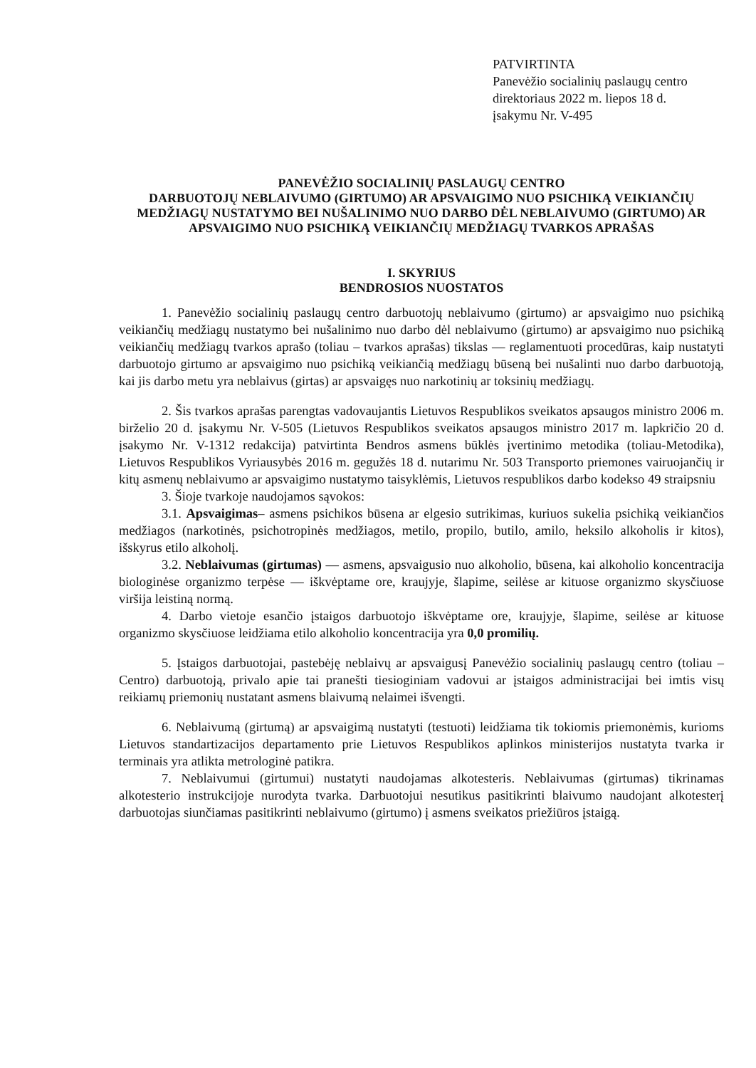PATVIRTINTA
Panevėžio socialinių paslaugų centro
direktoriaus 2022 m. liepos 18 d.
įsakymu Nr. V-495
PANEVĖŽIO SOCIALINIŲ PASLAUGŲ CENTRO
DARBUOTOJŲ NEBLAIVUMO (GIRTUMO) AR APSVAIGIMO NUO PSICHIKĄ VEIKIANČIŲ MEDŽIAGŲ NUSTATYMO BEI NUŠALINIMO NUO DARBO DĖL NEBLAIVUMO (GIRTUMO) AR APSVAIGIMO NUO PSICHIKĄ VEIKIANČIŲ MEDŽIAGŲ TVARKOS APRAŠAS
I. SKYRIUS
BENDROSIOS NUOSTATOS
1. Panevėžio socialinių paslaugų centro darbuotojų neblaivumo (girtumo) ar apsvaigimo nuo psichiką veikiančių medžiagų nustatymo bei nušalinimo nuo darbo dėl neblaivumo (girtumo) ar apsvaigimo nuo psichiką veikiančių medžiagų tvarkos aprašo (toliau – tvarkos aprašas) tikslas — reglamentuoti procedūras, kaip nustatyti darbuotojo girtumo ar apsvaigimo nuo psichiką veikiančią medžiagų būseną bei nušalinti nuo darbo darbuotoją, kai jis darbo metu yra neblaivus (girtas) ar apsvaigęs nuo narkotinių ar toksinių medžiagų.
2. Šis tvarkos aprašas parengtas vadovaujantis Lietuvos Respublikos sveikatos apsaugos ministro 2006 m. birželio 20 d. įsakymu Nr. V-505 (Lietuvos Respublikos sveikatos apsaugos ministro 2017 m. lapkričio 20 d. įsakymo Nr. V-1312 redakcija) patvirtinta Bendros asmens būklės įvertinimo metodika (toliau-Metodika), Lietuvos Respublikos Vyriausybės 2016 m. gegužės 18 d. nutarimu Nr. 503 Transporto priemones vairuojančių ir kitų asmenų neblaivumo ar apsvaigimo nustatymo taisyklėmis, Lietuvos respublikos darbo kodekso 49 straipsniu
3. Šioje tvarkoje naudojamos sąvokos:
3.1. Apsvaigimas– asmens psichikos būsena ar elgesio sutrikimas, kuriuos sukelia psichiką veikiančios medžiagos (narkotinės, psichotropinės medžiagos, metilo, propilo, butilo, amilo, heksilo alkoholis ir kitos), išskyrus etilo alkoholį.
3.2. Neblaivumas (girtumas) — asmens, apsvaigusio nuo alkoholio, būsena, kai alkoholio koncentracija biologinėse organizmo terpėse — iškvėptame ore, kraujyje, šlapime, seilėse ar kituose organizmo skysčiuose viršija leistiną normą.
4. Darbo vietoje esančio įstaigos darbuotojo iškvėptame ore, kraujyje, šlapime, seilėse ar kituose organizmo skysčiuose leidžiama etilo alkoholio koncentracija yra 0,0 promilių.
5. Įstaigos darbuotojai, pastebėję neblaivų ar apsvaigusį Panevėžio socialinių paslaugų centro (toliau – Centro) darbuotoją, privalo apie tai pranešti tiesioginiam vadovui ar įstaigos administracijai bei imtis visų reikiamų priemonių nustatant asmens blaivumą nelaimei išvengti.
6. Neblaivumą (girtumą) ar apsvaigimą nustatyti (testuoti) leidžiama tik tokiomis priemonėmis, kurioms Lietuvos standartizacijos departamento prie Lietuvos Respublikos aplinkos ministerijos nustatyta tvarka ir terminais yra atlikta metrologinė patikra.
7. Neblaivumui (girtumui) nustatyti naudojamas alkotesteris. Neblaivumas (girtumas) tikrinamas alkotesterio instrukcijoje nurodyta tvarka. Darbuotojui nesutikus pasitikrinti blaivumo naudojant alkotesterį darbuotojas siunčiamas pasitikrinti neblaivumo (girtumo) į asmens sveikatos priežiūros įstaigą.